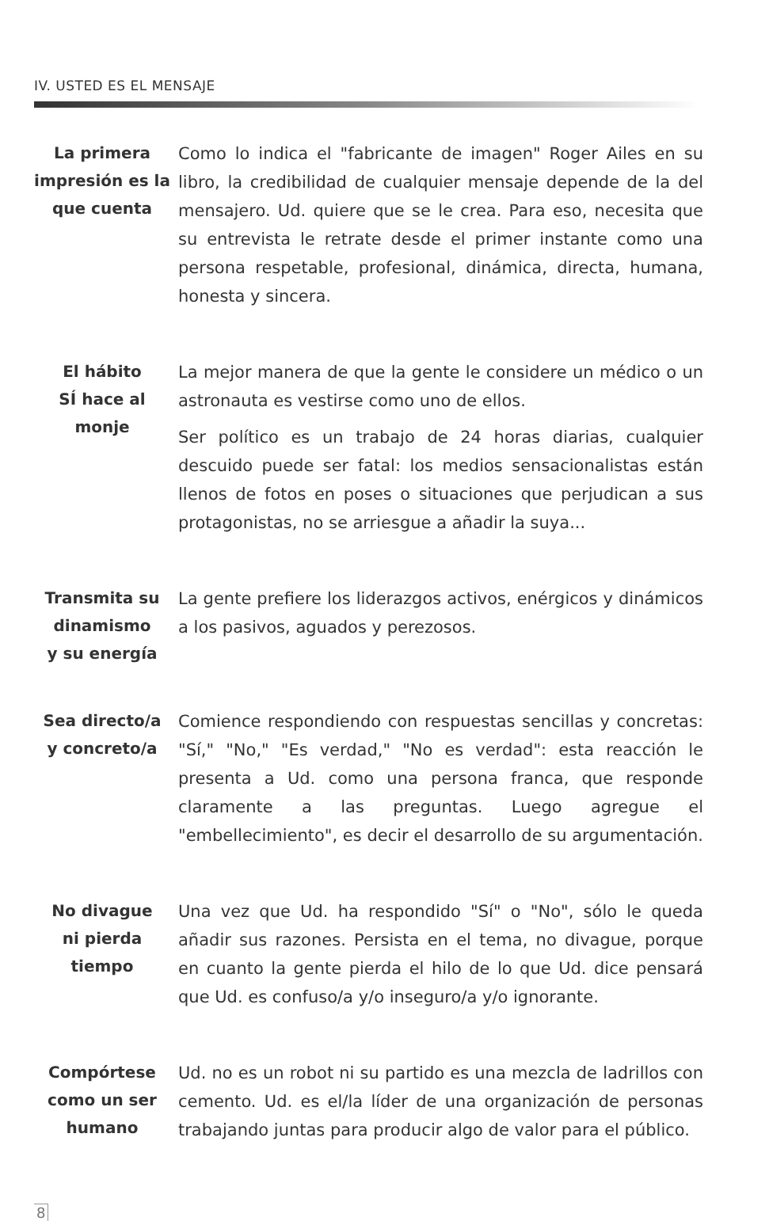IV. USTED ES EL MENSAJE
La primera impresión es la que cuenta
Como lo indica el "fabricante de imagen" Roger Ailes en su libro, la credibilidad de cualquier mensaje depende de la del mensajero. Ud. quiere que se le crea. Para eso, necesita que su entrevista le retrate desde el primer instante como una persona respetable, profesional, dinámica, directa, humana, honesta y sincera.
El hábito
SÍ hace al
monje
La mejor manera de que la gente le considere un médico o un astronauta es vestirse como uno de ellos.
Ser político es un trabajo de 24 horas diarias, cualquier descuido puede ser fatal: los medios sensacionalistas están llenos de fotos en poses o situaciones que perjudican a sus protagonistas, no se arriesgue a añadir la suya...
Transmita su dinamismo
y su energía
La gente prefiere los liderazgos activos, enérgicos y dinámicos a los pasivos, aguados y perezosos.
Sea directo/a
y concreto/a
Comience respondiendo con respuestas sencillas y concretas: "Sí," "No," "Es verdad," "No es verdad": esta reacción le presenta a Ud. como una persona franca, que responde claramente a las preguntas. Luego agregue el "embellecimiento", es decir el desarrollo de su argumentación.
No divague
ni pierda tiempo
Una vez que Ud. ha respondido "Sí" o "No", sólo le queda añadir sus razones. Persista en el tema, no divague, porque en cuanto la gente pierda el hilo de lo que Ud. dice pensará que Ud. es confuso/a y/o inseguro/a y/o ignorante.
Compórtese como un ser humano
Ud. no es un robot ni su partido es una mezcla de ladrillos con cemento. Ud. es el/la líder de una organización de personas trabajando juntas para producir algo de valor para el público.
8